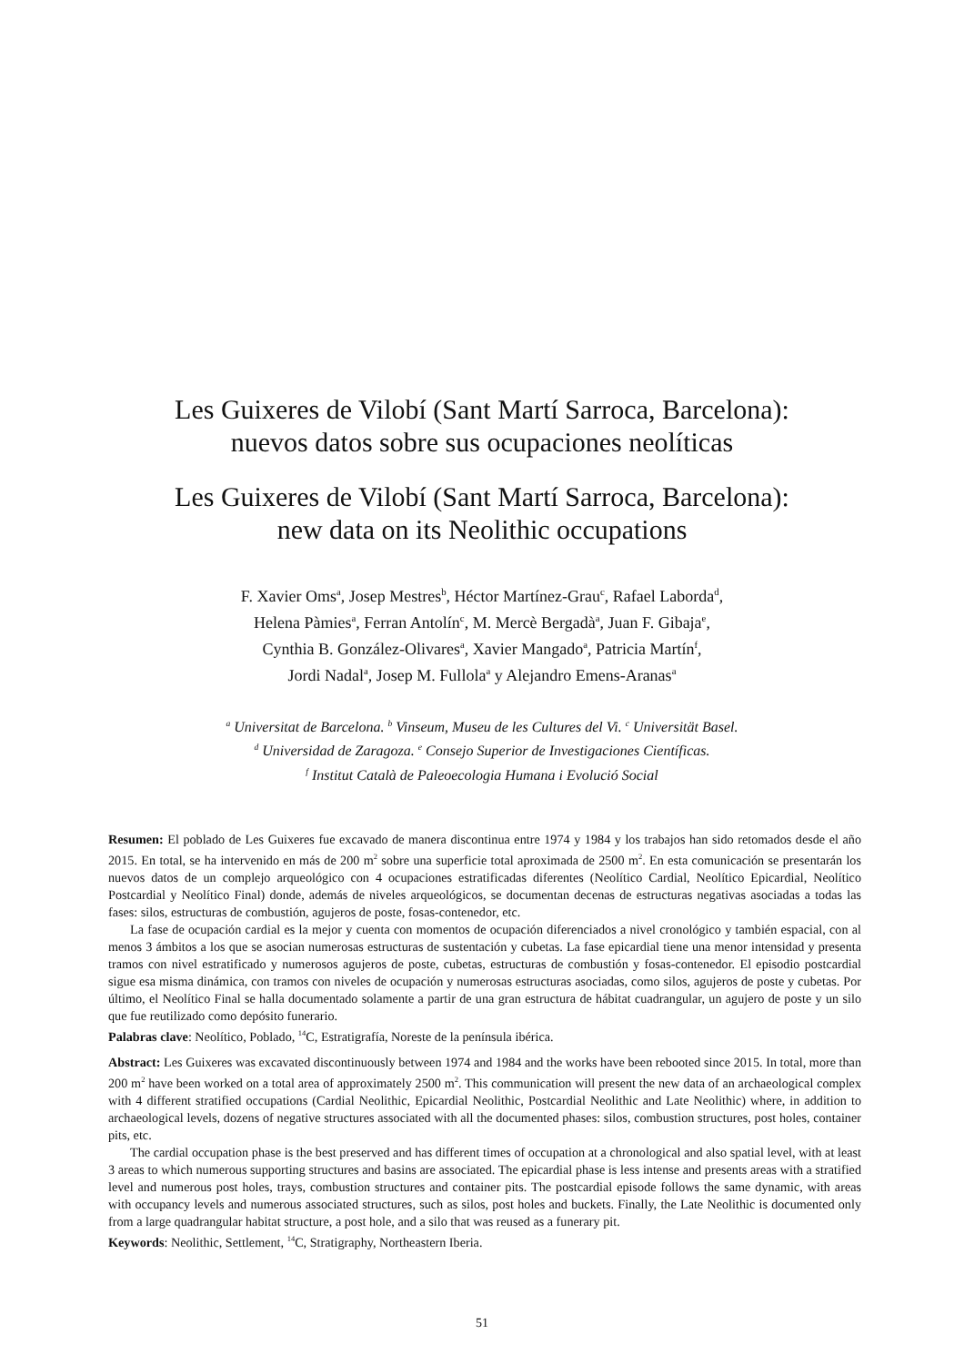Les Guixeres de Vilobí (Sant Martí Sarroca, Barcelona):
nuevos datos sobre sus ocupaciones neolíticas
Les Guixeres de Vilobí (Sant Martí Sarroca, Barcelona):
new data on its Neolithic occupations
F. Xavier Oms<sup>a</sup>, Josep Mestres<sup>b</sup>, Héctor Martínez-Grau<sup>c</sup>, Rafael Laborda<sup>d</sup>,
Helena Pàmies<sup>a</sup>, Ferran Antolín<sup>c</sup>, M. Mercè Bergadà<sup>a</sup>, Juan F. Gibaja<sup>e</sup>,
Cynthia B. González-Olivares<sup>a</sup>, Xavier Mangado<sup>a</sup>, Patricia Martín<sup>f</sup>,
Jordi Nadal<sup>a</sup>, Josep M. Fullola<sup>a</sup> y Alejandro Emens-Aranas<sup>a</sup>
<sup>a</sup> Universitat de Barcelona. <sup>b</sup> Vinseum, Museu de les Cultures del Vi. <sup>c</sup> Universität Basel.
<sup>d</sup> Universidad de Zaragoza. <sup>e</sup> Consejo Superior de Investigaciones Científicas.
<sup>f</sup> Institut Català de Paleoecologia Humana i Evolució Social
Resumen: El poblado de Les Guixeres fue excavado de manera discontinua entre 1974 y 1984 y los trabajos han sido retomados desde el año 2015. En total, se ha intervenido en más de 200 m<sup>2</sup> sobre una superficie total aproximada de 2500 m<sup>2</sup>. En esta comunicación se presentarán los nuevos datos de un complejo arqueológico con 4 ocupaciones estratificadas diferentes (Neolítico Cardial, Neolítico Epicardial, Neolítico Postcardial y Neolítico Final) donde, además de niveles arqueológicos, se documentan decenas de estructuras negativas asociadas a todas las fases: silos, estructuras de combustión, agujeros de poste, fosas-contenedor, etc.
La fase de ocupación cardial es la mejor y cuenta con momentos de ocupación diferenciados a nivel cronológico y también espacial, con al menos 3 ámbitos a los que se asocian numerosas estructuras de sustentación y cubetas. La fase epicardial tiene una menor intensidad y presenta tramos con nivel estratificado y numerosos agujeros de poste, cubetas, estructuras de combustión y fosas-contenedor. El episodio postcardial sigue esa misma dinámica, con tramos con niveles de ocupación y numerosas estructuras asociadas, como silos, agujeros de poste y cubetas. Por último, el Neolítico Final se halla documentado solamente a partir de una gran estructura de hábitat cuadrangular, un agujero de poste y un silo que fue reutilizado como depósito funerario.
Palabras clave: Neolítico, Poblado, <sup>14</sup>C, Estratigrafía, Noreste de la península ibérica.
Abstract: Les Guixeres was excavated discontinuously between 1974 and 1984 and the works have been rebooted since 2015. In total, more than 200 m<sup>2</sup> have been worked on a total area of approximately 2500 m<sup>2</sup>. This communication will present the new data of an archaeological complex with 4 different stratified occupations (Cardial Neolithic, Epicardial Neolithic, Postcardial Neolithic and Late Neolithic) where, in addition to archaeological levels, dozens of negative structures associated with all the documented phases: silos, combustion structures, post holes, container pits, etc.
The cardial occupation phase is the best preserved and has different times of occupation at a chronological and also spatial level, with at least 3 areas to which numerous supporting structures and basins are associated. The epicardial phase is less intense and presents areas with a stratified level and numerous post holes, trays, combustion structures and container pits. The postcardial episode follows the same dynamic, with areas with occupancy levels and numerous associated structures, such as silos, post holes and buckets. Finally, the Late Neolithic is documented only from a large quadrangular habitat structure, a post hole, and a silo that was reused as a funerary pit.
Keywords: Neolithic, Settlement, <sup>14</sup>C, Stratigraphy, Northeastern Iberia.
51